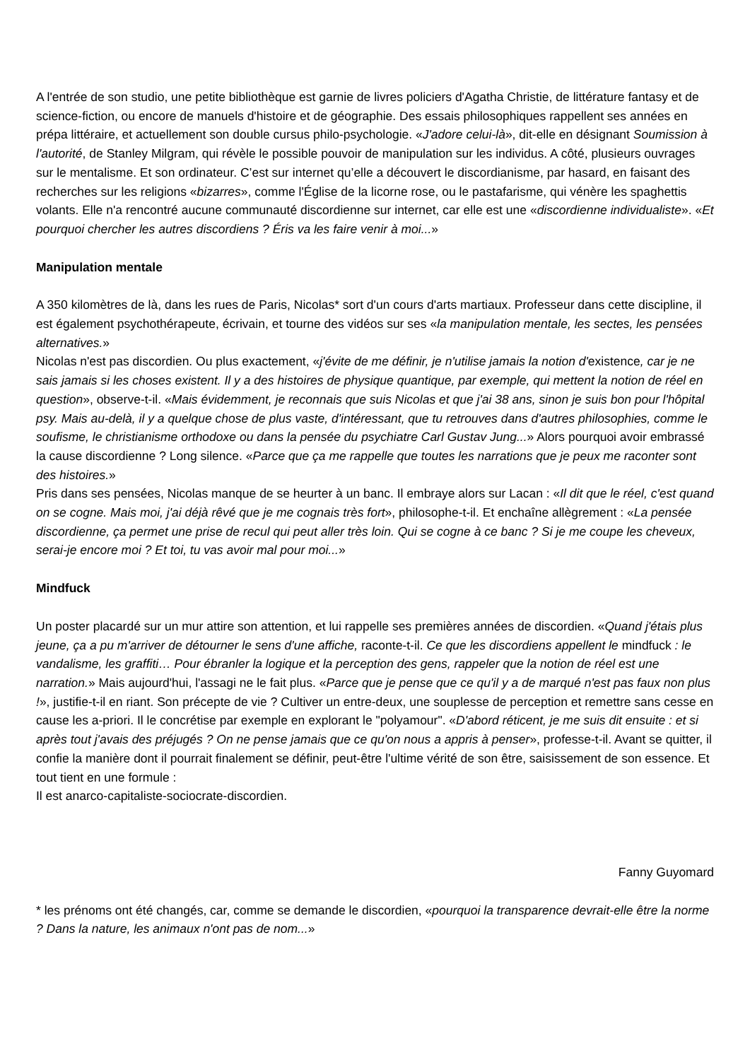A l'entrée de son studio, une petite bibliothèque est garnie de livres policiers d'Agatha Christie, de littérature fantasy et de science-fiction, ou encore de manuels d'histoire et de géographie. Des essais philosophiques rappellent ses années en prépa littéraire, et actuellement son double cursus philo-psychologie. «J'adore celui-là», dit-elle en désignant Soumission à l'autorité, de Stanley Milgram, qui révèle le possible pouvoir de manipulation sur les individus. A côté, plusieurs ouvrages sur le mentalisme. Et son ordinateur. C’est sur internet qu’elle a découvert le discordianisme, par hasard, en faisant des recherches sur les religions «bizarres», comme l'Église de la licorne rose, ou le pastafarisme, qui vénère les spaghettis volants. Elle n'a rencontré aucune communauté discordienne sur internet, car elle est une «discordienne individualiste». «Et pourquoi chercher les autres discordiens ? Éris va les faire venir à moi...»
Manipulation mentale
A 350 kilomètres de là, dans les rues de Paris, Nicolas* sort d'un cours d'arts martiaux. Professeur dans cette discipline, il est également psychothérapeute, écrivain, et tourne des vidéos sur ses «la manipulation mentale, les sectes, les pensées alternatives.»
Nicolas n'est pas discordien. Ou plus exactement, «j'évite de me définir, je n'utilise jamais la notion d'existence, car je ne sais jamais si les choses existent. Il y a des histoires de physique quantique, par exemple, qui mettent la notion de réel en question», observe-t-il. «Mais évidemment, je reconnais que suis Nicolas et que j'ai 38 ans, sinon je suis bon pour l'hôpital psy. Mais au-delà, il y a quelque chose de plus vaste, d'intéressant, que tu retrouves dans d'autres philosophies, comme le soufisme, le christianisme orthodoxe ou dans la pensée du psychiatre Carl Gustav Jung...» Alors pourquoi avoir embrassé la cause discordienne ? Long silence. «Parce que ça me rappelle que toutes les narrations que je peux me raconter sont des histoires.»
Pris dans ses pensées, Nicolas manque de se heurter à un banc. Il embraye alors sur Lacan : «Il dit que le réel, c'est quand on se cogne. Mais moi, j'ai déjà rêvé que je me cognais très fort», philosophe-t-il. Et enchaîne allègrement : «La pensée discordienne, ça permet une prise de recul qui peut aller très loin. Qui se cogne à ce banc ? Si je me coupe les cheveux, serai-je encore moi ? Et toi, tu vas avoir mal pour moi...»
Mindfuck
Un poster placardé sur un mur attire son attention, et lui rappelle ses premières années de discordien. «Quand j'étais plus jeune, ça a pu m'arriver de détourner le sens d'une affiche, raconte-t-il. Ce que les discordiens appellent le mindfuck : le vandalisme, les graffiti… Pour ébranler la logique et la perception des gens, rappeler que la notion de réel est une narration.» Mais aujourd'hui, l'assagi ne le fait plus. «Parce que je pense que ce qu'il y a de marqué n'est pas faux non plus !», justifie-t-il en riant. Son précepte de vie ? Cultiver un entre-deux, une souplesse de perception et remettre sans cesse en cause les a-priori. Il le concrétise par exemple en explorant le "polyamour". «D'abord réticent, je me suis dit ensuite : et si après tout j'avais des préjugés ? On ne pense jamais que ce qu'on nous a appris à penser», professe-t-il. Avant se quitter, il confie la manière dont il pourrait finalement se définir, peut-être l'ultime vérité de son être, saisissement de son essence. Et tout tient en une formule :
Il est anarco-capitaliste-sociocrate-discordien.
Fanny Guyomard
* les prénoms ont été changés, car, comme se demande le discordien, «pourquoi la transparence devrait-elle être la norme ? Dans la nature, les animaux n'ont pas de nom...»